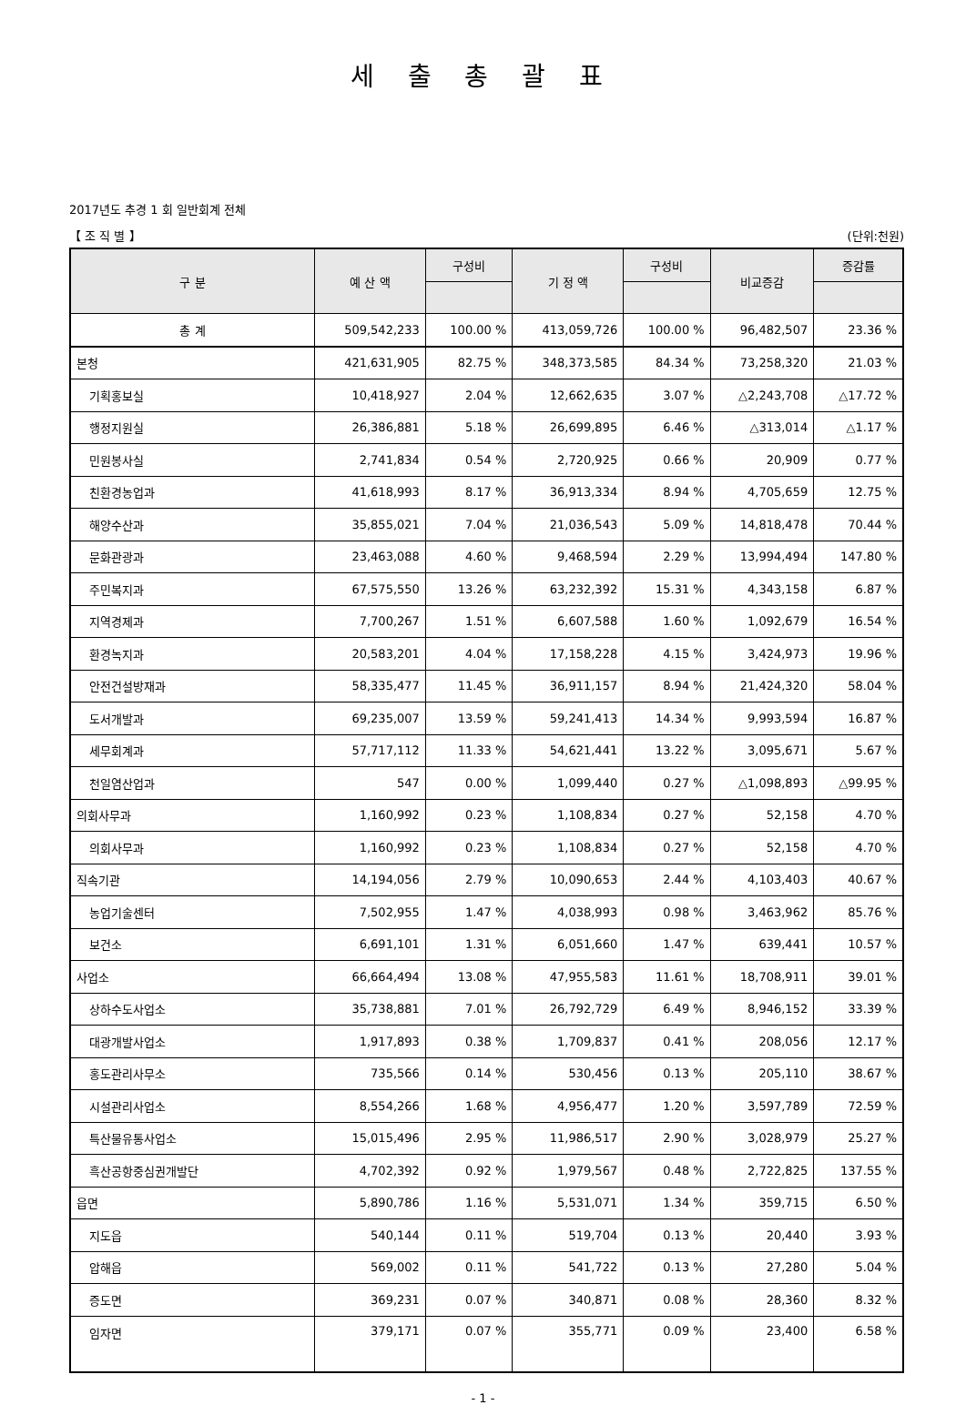세 출 총 괄 표
2017년도 추경 1 회 일반회계 전체
【 조 직 별 】 (단위:천원)
| 구 분 | 예 산 액 | 구성비 | 기 정 액 | 구성비 | 비교증감 | 증감률 |
| --- | --- | --- | --- | --- | --- | --- |
| 총 계 | 509,542,233 | 100.00 % | 413,059,726 | 100.00 % | 96,482,507 | 23.36 % |
| 본청 | 421,631,905 | 82.75 % | 348,373,585 | 84.34 % | 73,258,320 | 21.03 % |
| 기획홍보실 | 10,418,927 | 2.04 % | 12,662,635 | 3.07 % | △2,243,708 | △17.72 % |
| 행정지원실 | 26,386,881 | 5.18 % | 26,699,895 | 6.46 % | △313,014 | △1.17 % |
| 민원봉사실 | 2,741,834 | 0.54 % | 2,720,925 | 0.66 % | 20,909 | 0.77 % |
| 친환경농업과 | 41,618,993 | 8.17 % | 36,913,334 | 8.94 % | 4,705,659 | 12.75 % |
| 해양수산과 | 35,855,021 | 7.04 % | 21,036,543 | 5.09 % | 14,818,478 | 70.44 % |
| 문화관광과 | 23,463,088 | 4.60 % | 9,468,594 | 2.29 % | 13,994,494 | 147.80 % |
| 주민복지과 | 67,575,550 | 13.26 % | 63,232,392 | 15.31 % | 4,343,158 | 6.87 % |
| 지역경제과 | 7,700,267 | 1.51 % | 6,607,588 | 1.60 % | 1,092,679 | 16.54 % |
| 환경녹지과 | 20,583,201 | 4.04 % | 17,158,228 | 4.15 % | 3,424,973 | 19.96 % |
| 안전건설방재과 | 58,335,477 | 11.45 % | 36,911,157 | 8.94 % | 21,424,320 | 58.04 % |
| 도서개발과 | 69,235,007 | 13.59 % | 59,241,413 | 14.34 % | 9,993,594 | 16.87 % |
| 세무회계과 | 57,717,112 | 11.33 % | 54,621,441 | 13.22 % | 3,095,671 | 5.67 % |
| 천일염산업과 | 547 | 0.00 % | 1,099,440 | 0.27 % | △1,098,893 | △99.95 % |
| 의회사무과 | 1,160,992 | 0.23 % | 1,108,834 | 0.27 % | 52,158 | 4.70 % |
| 의회사무과 | 1,160,992 | 0.23 % | 1,108,834 | 0.27 % | 52,158 | 4.70 % |
| 직속기관 | 14,194,056 | 2.79 % | 10,090,653 | 2.44 % | 4,103,403 | 40.67 % |
| 농업기술센터 | 7,502,955 | 1.47 % | 4,038,993 | 0.98 % | 3,463,962 | 85.76 % |
| 보건소 | 6,691,101 | 1.31 % | 6,051,660 | 1.47 % | 639,441 | 10.57 % |
| 사업소 | 66,664,494 | 13.08 % | 47,955,583 | 11.61 % | 18,708,911 | 39.01 % |
| 상하수도사업소 | 35,738,881 | 7.01 % | 26,792,729 | 6.49 % | 8,946,152 | 33.39 % |
| 대광개발사업소 | 1,917,893 | 0.38 % | 1,709,837 | 0.41 % | 208,056 | 12.17 % |
| 홍도관리사무소 | 735,566 | 0.14 % | 530,456 | 0.13 % | 205,110 | 38.67 % |
| 시설관리사업소 | 8,554,266 | 1.68 % | 4,956,477 | 1.20 % | 3,597,789 | 72.59 % |
| 특산물유통사업소 | 15,015,496 | 2.95 % | 11,986,517 | 2.90 % | 3,028,979 | 25.27 % |
| 흑산공항중심권개발단 | 4,702,392 | 0.92 % | 1,979,567 | 0.48 % | 2,722,825 | 137.55 % |
| 읍면 | 5,890,786 | 1.16 % | 5,531,071 | 1.34 % | 359,715 | 6.50 % |
| 지도읍 | 540,144 | 0.11 % | 519,704 | 0.13 % | 20,440 | 3.93 % |
| 압해읍 | 569,002 | 0.11 % | 541,722 | 0.13 % | 27,280 | 5.04 % |
| 증도면 | 369,231 | 0.07 % | 340,871 | 0.08 % | 28,360 | 8.32 % |
| 임자면 | 379,171 | 0.07 % | 355,771 | 0.09 % | 23,400 | 6.58 % |
- 1 -